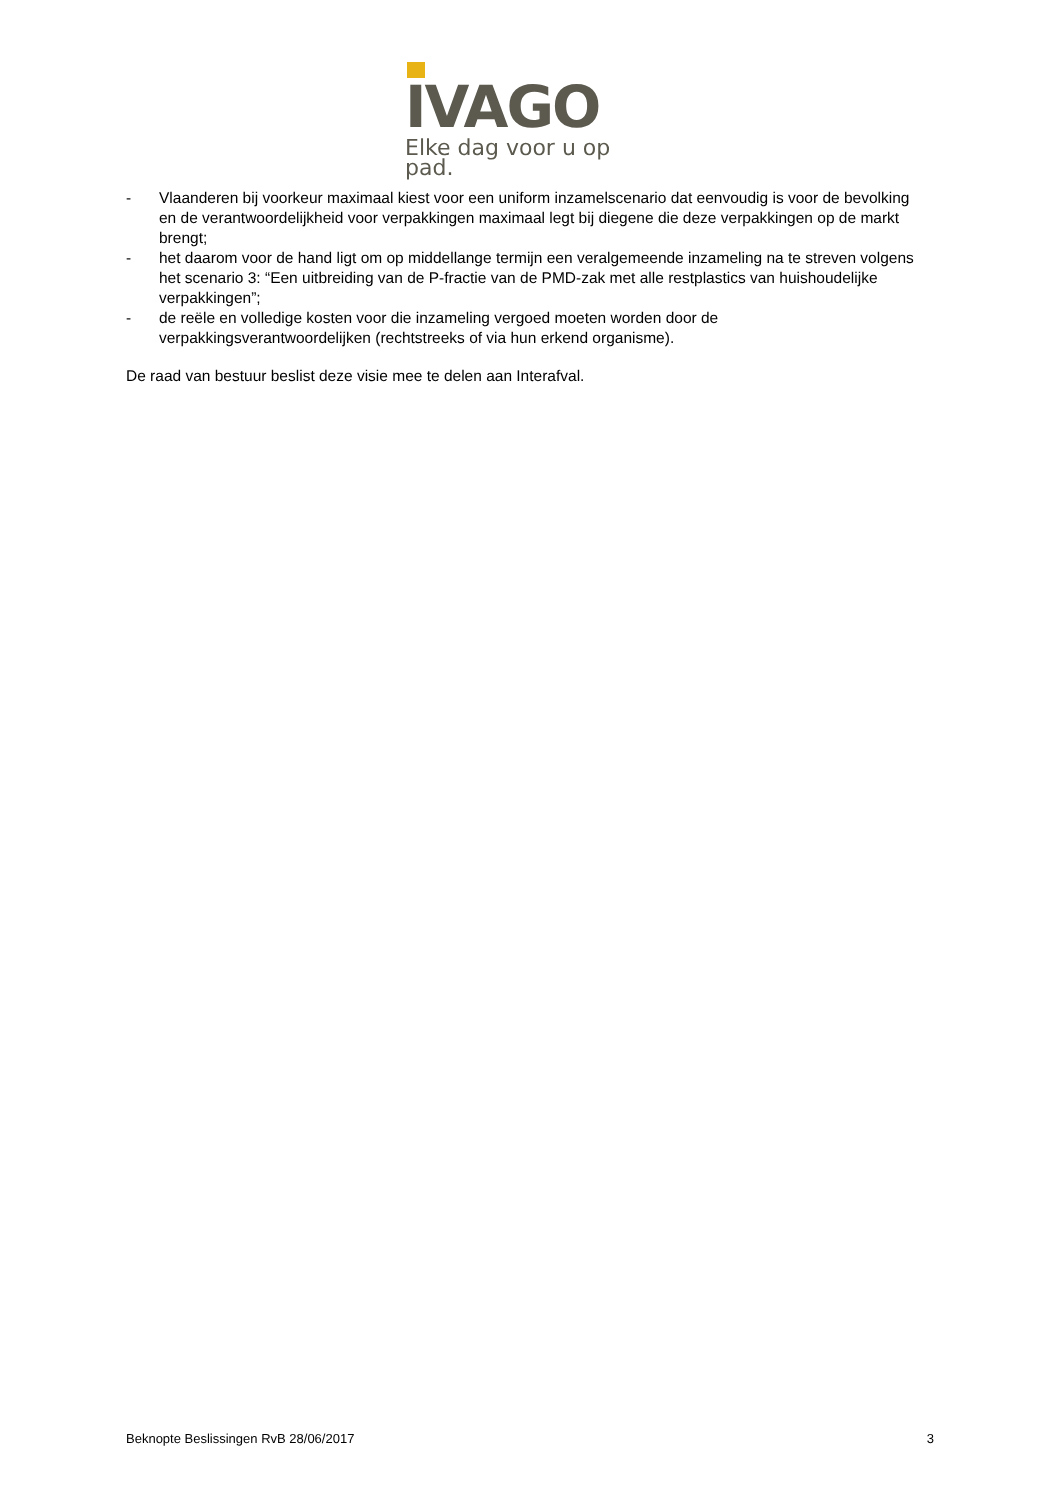IVAGO
Elke dag voor u op pad.
- Vlaanderen bij voorkeur maximaal kiest voor een uniform inzamelscenario dat eenvoudig is voor de bevolking en de verantwoordelijkheid voor verpakkingen maximaal legt bij diegene die deze verpakkingen op de markt brengt;
- het daarom voor de hand ligt om op middellange termijn een veralgemeende inzameling na te streven volgens het scenario 3: “Een uitbreiding van de P-fractie van de PMD-zak met alle restplastics van huishoudelijke verpakkingen”;
- de reële en volledige kosten voor die inzameling vergoed moeten worden door de verpakkingsverantwoordelijken (rechtstreeks of via hun erkend organisme).
De raad van bestuur beslist deze visie mee te delen aan Interafval.
Beknopte Beslissingen RvB 28/06/2017 3